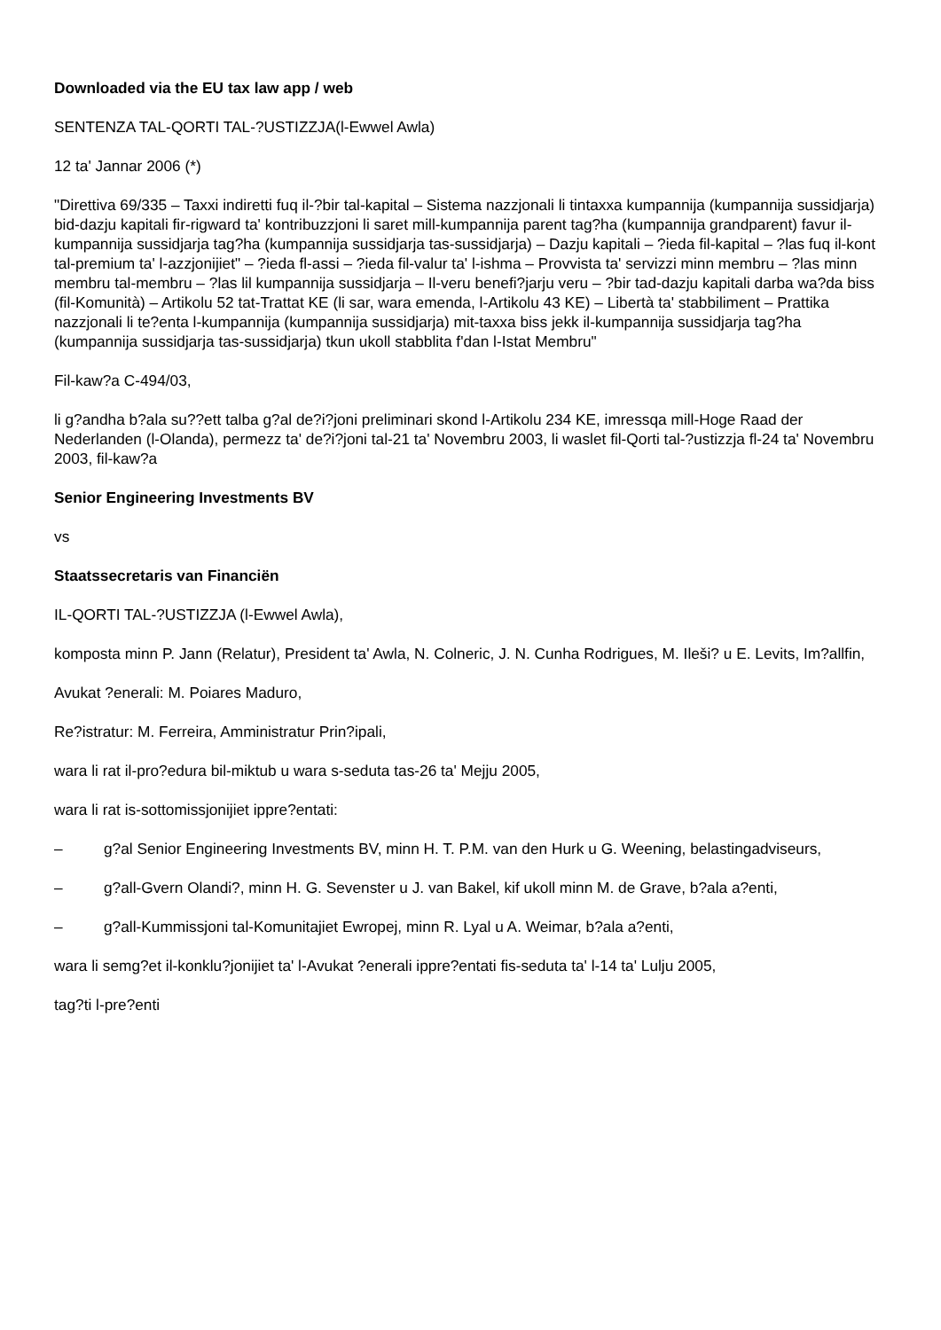Downloaded via the EU tax law app / web
SENTENZA TAL-QORTI TAL-?USTIZZJA(l-Ewwel Awla)
12 ta' Jannar 2006 (*)
"Direttiva 69/335 – Taxxi indiretti fuq il-?bir tal-kapital – Sistema nazzjonali li tintaxxa kumpannija (kumpannija sussidjarja) bid-dazju kapitali fir-rigward ta' kontribuzzjoni li saret mill-kumpannija parent tag?ha (kumpannija grandparent) favur il-kumpannija sussidjarja tag?ha (kumpannija sussidjarja tas-sussidjarja) – Dazju kapitali – ?ieda fil-kapital – ?las fuq il-kont tal-premium ta' l-azzjonijiet" – ?ieda fl-assi – ?ieda fil-valur ta' l-ishma – Provvista ta' servizzi minn membru – ?las minn membru tal-membru – ?las lil kumpannija sussidjarja – Il-veru benefi?jarju veru – ?bir tad-dazju kapitali darba wa?da biss (fil-Komunità) – Artikolu 52 tat-Trattat KE (li sar, wara emenda, l-Artikolu 43 KE) – Libertà ta' stabbiliment – Prattika nazzjonali li te?enta l-kumpannija (kumpannija sussidjarja) mit-taxxa biss jekk il-kumpannija sussidjarja tag?ha (kumpannija sussidjarja tas-sussidjarja) tkun ukoll stabblita f'dan l-Istat Membru"
Fil-kaw?a C-494/03,
li g?andha b?ala su??ett talba g?al de?i?joni preliminari skond l-Artikolu 234 KE, imressqa mill-Hoge Raad der Nederlanden (l-Olanda), permezz ta' de?i?joni tal-21 ta' Novembru 2003, li waslet fil-Qorti tal-?ustizzja fl-24 ta' Novembru 2003, fil-kaw?a
Senior Engineering Investments BV
vs
Staatssecretaris van Financiën
IL-QORTI TAL-?USTIZZJA (l-Ewwel Awla),
komposta minn P. Jann (Relatur), President ta' Awla, N. Colneric, J. N. Cunha Rodrigues, M. Ileši? u E. Levits, Im?allfin,
Avukat ?enerali: M. Poiares Maduro,
Re?istratur: M. Ferreira, Amministratur Prin?ipali,
wara li rat il-pro?edura bil-miktub u wara s-seduta tas-26 ta' Mejju 2005,
wara li rat is-sottomissjonijiet ippre?entati:
– g?al Senior Engineering Investments BV, minn H. T. P.M. van den Hurk u G. Weening, belastingadviseurs,
– g?all-Gvern Olandi?, minn H. G. Sevenster u J. van Bakel, kif ukoll minn M. de Grave, b?ala a?enti,
– g?all-Kummissjoni tal-Komunitajiet Ewropej, minn R. Lyal u A. Weimar, b?ala a?enti,
wara li semg?et il-konklu?jonijiet ta' l-Avukat ?enerali ippre?entati fis-seduta ta' l-14 ta' Lulju 2005,
tag?ti l-pre?enti